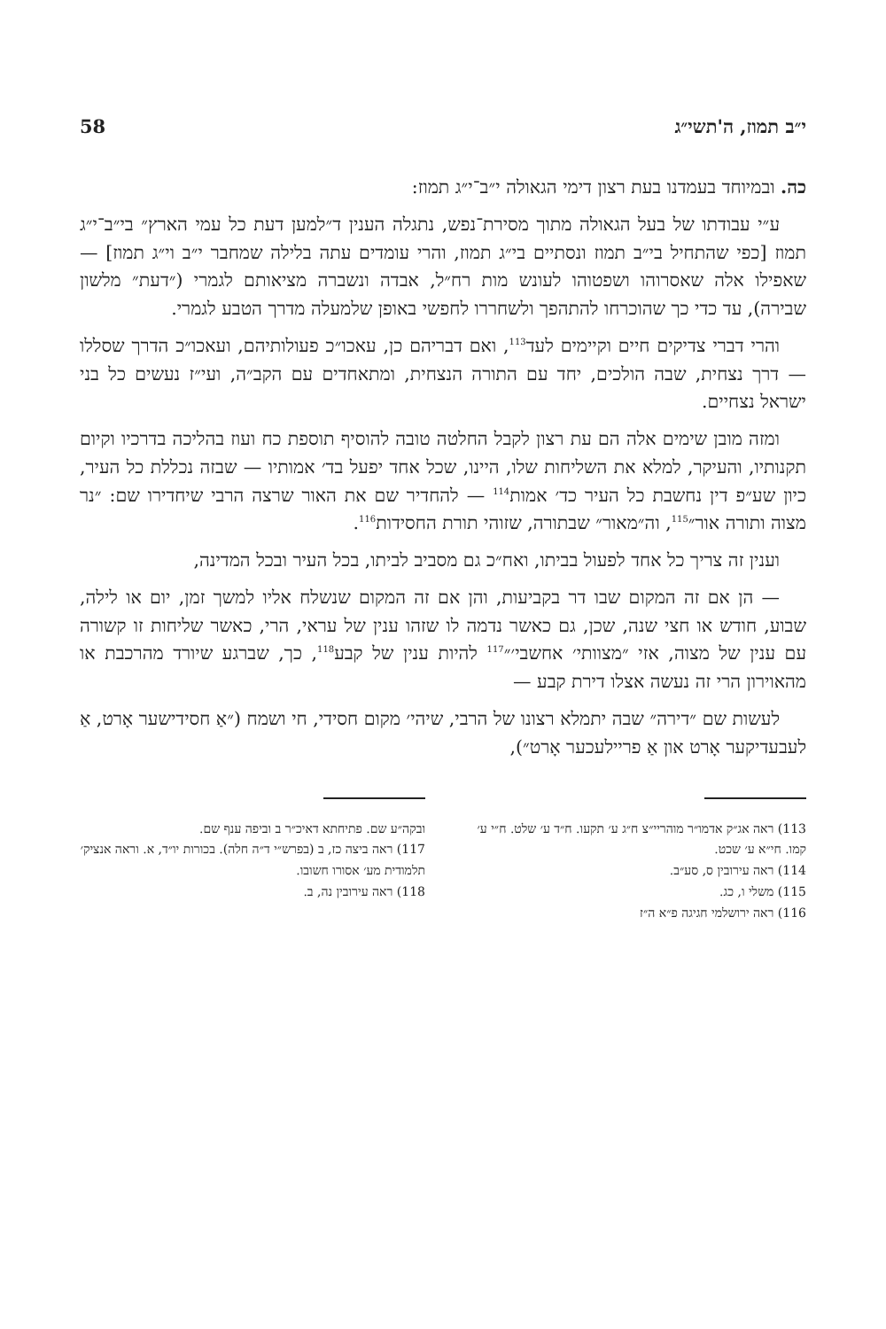י״ב תמוז, ה'תשי״ג 58
כה. ובמיוחד בעמדנו בעת רצון דימי הגאולה י״ב־י״ג תמוז:
ע״י עבודתו של בעל הגאולה מתוך מסירת־נפש, נתגלה הענין ד״למען דעת כל עמי הארץ״ בי״ב־י״ג תמוז [כפי שהתחיל בי״ב תמוז ונסתיים בי״ג תמוז, והרי עומדים עתה בלילה שמחבר י״ב וי״ג תמוז] — שאפילו אלה שאסרוהו ושפטוהו לעונש מות רח״ל, אבדה ונשברה מציאותם לגמרי (״דעת״ מלשון שבירה), עד כדי כך שהוכרחו להתהפך ולשחררו לחפשי באופן שלמעלה מדרך הטבע לגמרי.
והרי דברי צדיקים חיים וקיימים לעד<sup>113</sup>, ואם דבריהם כן, עאכו״כ פעולותיהם, ועאכו״כ הדרך שסללו — דרך נצחית, שבה הולכים, יחד עם התורה הנצחית, ומתאחדים עם הקב״ה, ועי״ז נעשים כל בני ישראל נצחיים.
ומזה מובן שימים אלה הם עת רצון לקבל החלטה טובה להוסיף תוספת כח ועוז בהליכה בדרכיו וקיום תקנותיו, והעיקר, למלא את השליחות שלו, היינו, שכל אחד יפעל בד׳ אמותיו — שבזה נכללת כל העיר, כיון שע״פ דין נחשבת כל העיר כד׳ אמות<sup>114</sup> — להחדיר שם את האור שרצה הרבי שיחדירו שם: ״נר מצוה ותורה אור״<sup>115</sup>, וה״מאור״ שבתורה, שזוהי תורת החסידות<sup>116</sup>.
וענין זה צריך כל אחד לפעול בביתו, ואח״כ גם מסביב לביתו, בכל העיר ובכל המדינה,
— הן אם זה המקום שבו דר בקביעות, והן אם זה המקום שנשלח אליו למשך זמן, יום או לילה, שבוע, חודש או חצי שנה, שכן, גם כאשר נדמה לו שזהו ענין של עראי, הרי, כאשר שליחות זו קשורה עם ענין של מצוה, אזי ״מצוותי׳ אחשבי׳״<sup>117</sup> להיות ענין של קבע<sup>118</sup>, כך, שברגע שיורד מהרכבת או מהאוירון הרי זה נעשה אצלו דירת קבע —
לעשות שם ״דירה״ שבה יתמלא רצונו של הרבי, שיהי׳ מקום חסידי, חי ושמח (״אַ חסידישער אָרט, אַ לעבעדיקער אָרט און אַ פריילעכער אָרט״),
113) ראה אג״ק אדמו״ר מוהריי״צ ח״ג ע׳ תקעו. ח״ד ע׳ שלט. ח״י ע׳ קמו. חי״א ע׳ שכט.
114) ראה עירובין ס, סע״ב.
115) משלי ו, כג.
116) ראה ירושלמי חגיגה פ״א ה״ז
ובקה״ע שם. פתיחתא דאיכ״ר ב וביפה ענף שם.
117) ראה ביצה כז, ב (בפרש״י ד״ה חלה). בכורות יו״ד, א. וראה אנציק׳ תלמודית מע׳ אסורו חשובו.
118) ראה עירובין נה, ב.